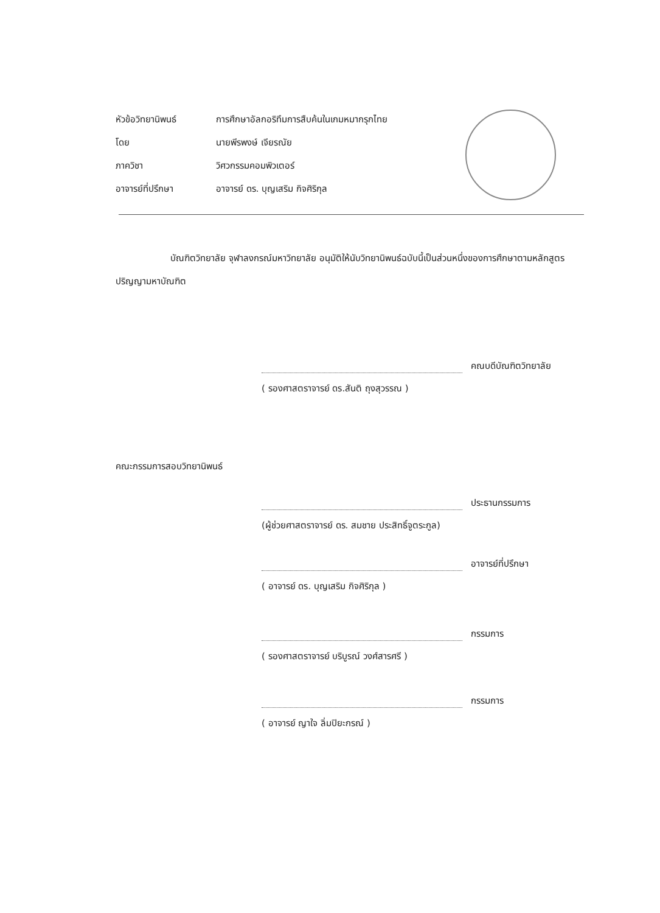หัวข้อวิทยานิพนธ์ การศึกษาอัลกอริทึมการสืบค้นในเกมหมากรุกไทย
โดย นายพีรพงษ์ เจียรณัย
ภาควิชา วิศวกรรมคอมพิวเตอร์
อาจารย์ที่ปรึกษา อาจารย์ ดร. บุญเสริม กิจศิริกุล
บัณฑิตวิทยาลัย จุฬาลงกรณ์มหาวิทยาลัย อนุมัติให้นับวิทยานิพนธ์ฉบับนี้เป็นส่วนหนึ่งของการศึกษาตามหลักสูตรปริญญามหาบัณฑิต
คณบดีบัณฑิตวิทยาลัย
( รองศาสตราจารย์ ดร.สันติ ถุงสุวรรณ )
คณะกรรมการสอบวิทยานิพนธ์
ประธานกรรมการ
(ผู้ช่วยศาสตราจารย์ ดร. สมชาย ประสิทธิ์จูตระกูล)
อาจารย์ที่ปรึกษา
( อาจารย์ ดร. บุญเสริม กิจศิริกุล )
กรรมการ
( รองศาสตราจารย์ บริบูรณ์ วงศ์สารศรี )
กรรมการ
( อาจารย์ ญาใจ ลิ่มปิยะกรณ์ )